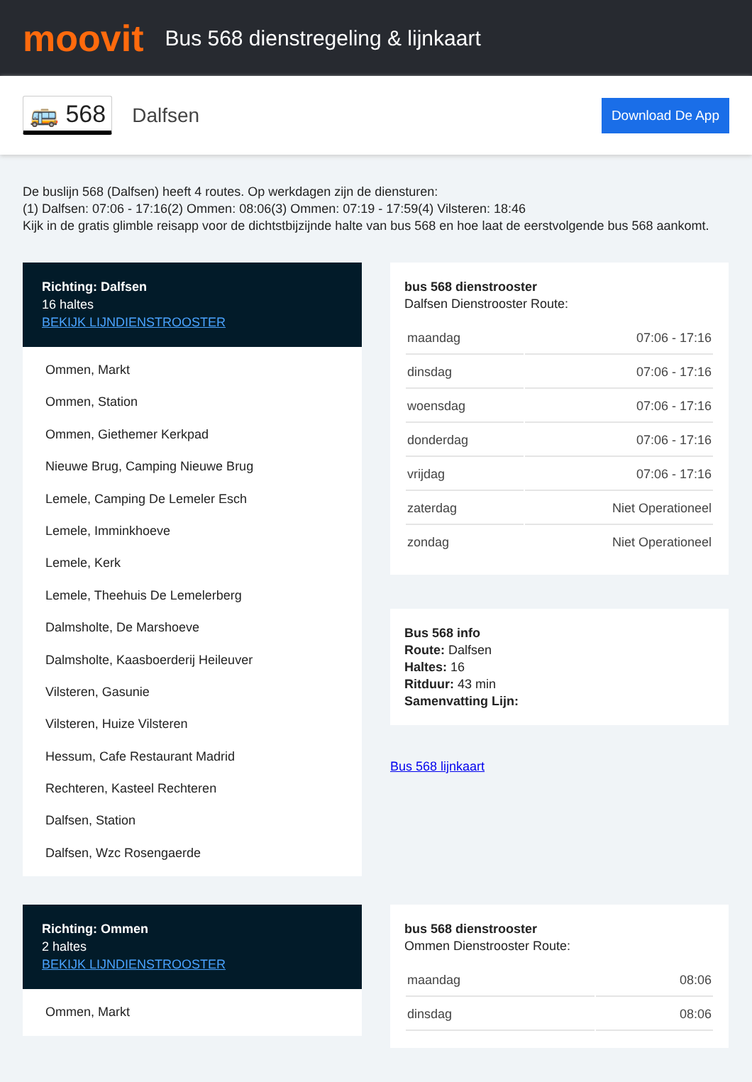moovit
Bus 568 dienstregeling & lijnkaart
🚌 568 Dalfsen Download De App
De buslijn 568 (Dalfsen) heeft 4 routes. Op werkdagen zijn de diensturen:
(1) Dalfsen: 07:06 - 17:16(2) Ommen: 08:06(3) Ommen: 07:19 - 17:59(4) Vilsteren: 18:46
Kijk in de gratis glimble reisapp voor de dichtstbijzijnde halte van bus 568 en hoe laat de eerstvolgende bus 568 aankomt.
Richting: Dalfsen
16 haltes
BEKIJK LIJNDIENSTROOSTER
Ommen, Markt
Ommen, Station
Ommen, Giethemer Kerkpad
Nieuwe Brug, Camping Nieuwe Brug
Lemele, Camping De Lemeler Esch
Lemele, Imminkhoeve
Lemele, Kerk
Lemele, Theehuis De Lemelerberg
Dalmsholte, De Marshoeve
Dalmsholte, Kaasboerderij Heileuver
Vilsteren, Gasunie
Vilsteren, Huize Vilsteren
Hessum, Cafe Restaurant Madrid
Rechteren, Kasteel Rechteren
Dalfsen, Station
Dalfsen, Wzc Rosengaerde
bus 568 dienstrooster
Dalfsen Dienstrooster Route:
| maandag | 07:06 - 17:16 |
| dinsdag | 07:06 - 17:16 |
| woensdag | 07:06 - 17:16 |
| donderdag | 07:06 - 17:16 |
| vrijdag | 07:06 - 17:16 |
| zaterdag | Niet Operationeel |
| zondag | Niet Operationeel |
Bus 568 info
Route: Dalfsen
Haltes: 16
Ritduur: 43 min
Samenvatting Lijn:
Bus 568 lijnkaart
Richting: Ommen
2 haltes
BEKIJK LIJNDIENSTROOSTER
Ommen, Markt
bus 568 dienstrooster
Ommen Dienstrooster Route:
| maandag | 08:06 |
| dinsdag | 08:06 |